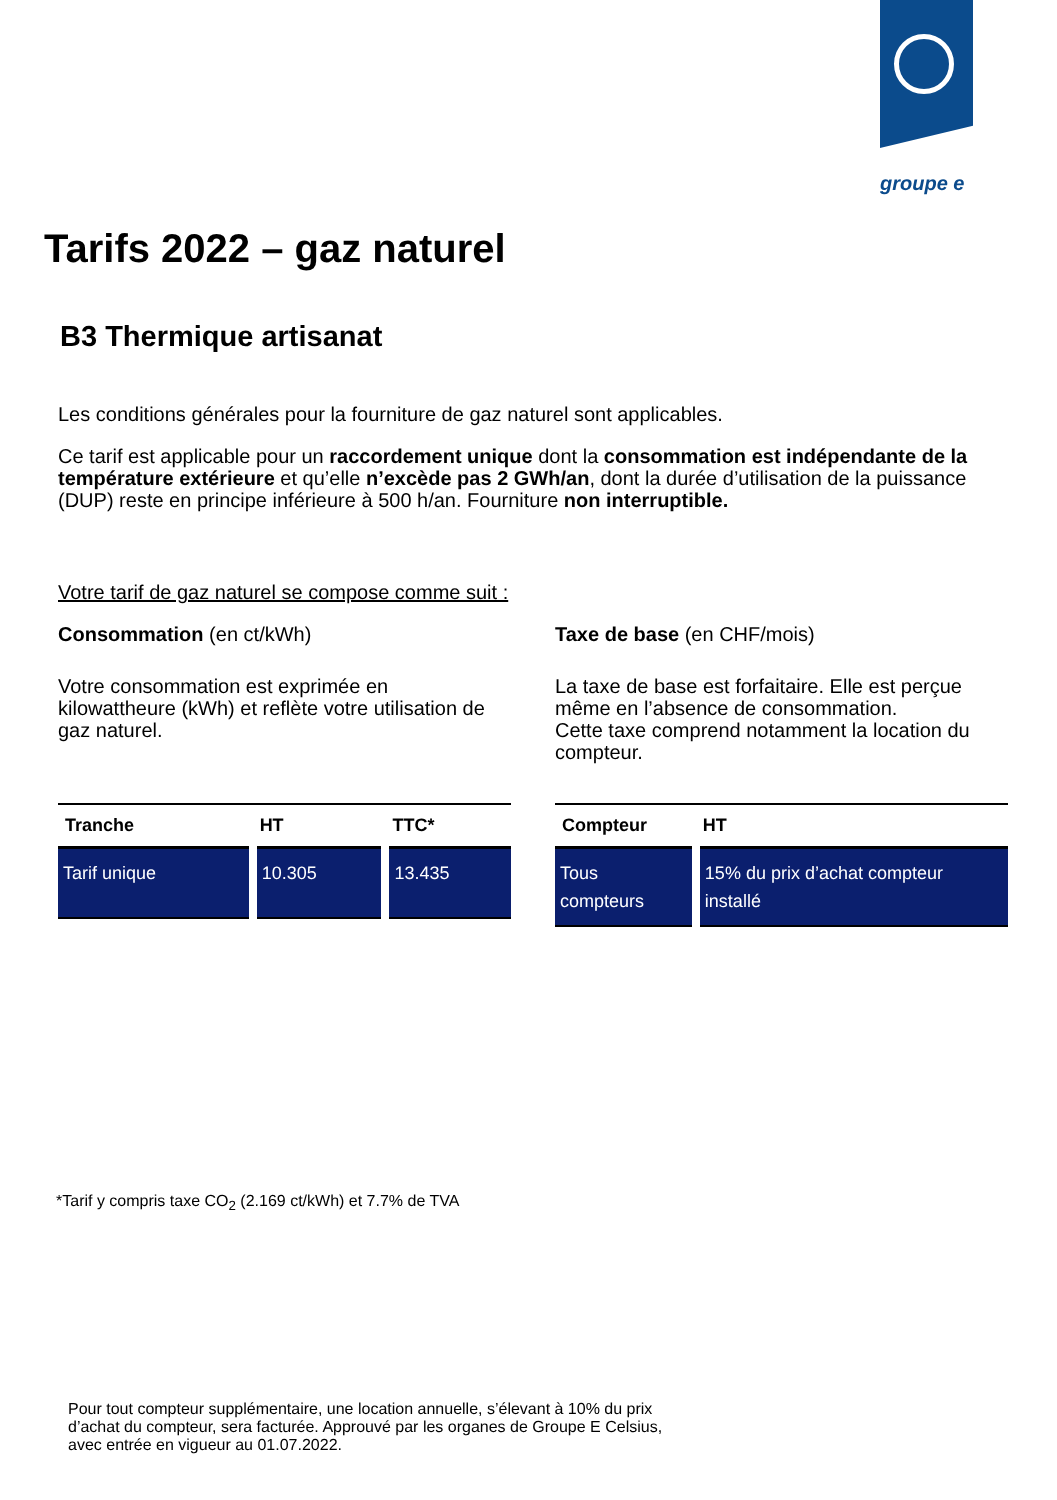groupe e
Tarifs 2022 – gaz naturel
B3 Thermique artisanat
Les conditions générales pour la fourniture de gaz naturel sont applicables.
Ce tarif est applicable pour un raccordement unique dont la consommation est indépendante de la température extérieure et qu’elle n’excède pas 2 GWh/an, dont la durée d’utilisation de la puissance (DUP) reste en principe inférieure à 500 h/an. Fourniture non interruptible.
Votre tarif de gaz naturel se compose comme suit :
Consommation (en ct/kWh)
Votre consommation est exprimée en kilowattheure (kWh) et reflète votre utilisation de gaz naturel.
| Tranche | HT | TTC* |
| --- | --- | --- |
| Tarif unique | 10.305 | 13.435 |
Taxe de base (en CHF/mois)
La taxe de base est forfaitaire. Elle est perçue même en l’absence de consommation.
Cette taxe comprend notamment la location du compteur.
| Compteur | HT |
| --- | --- |
| Tous compteurs | 15% du prix d’achat compteur installé |
*Tarif y compris taxe CO<sub>2</sub> (2.169 ct/kWh) et 7.7% de TVA
Pour tout compteur supplémentaire, une location annuelle, s’élevant à 10% du prix
d’achat du compteur, sera facturée. Approuvé par les organes de Groupe E Celsius,
avec entrée en vigueur au 01.07.2022.